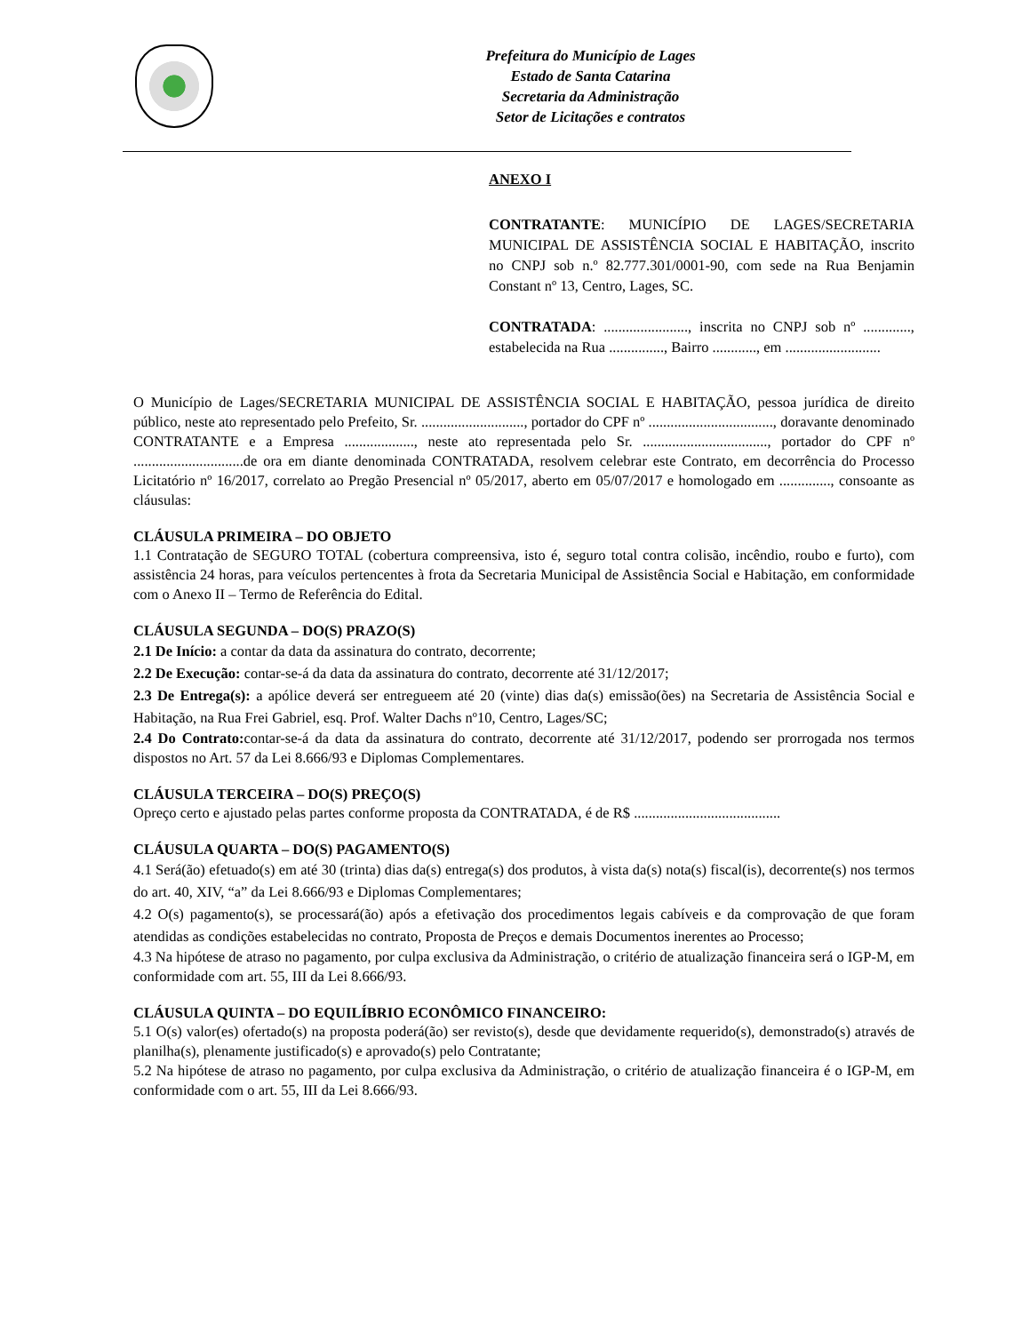Prefeitura do Município de Lages
Estado de Santa Catarina
Secretaria da Administração
Setor de Licitações e contratos
ANEXO I
CONTRATANTE: MUNICÍPIO DE LAGES/SECRETARIA MUNICIPAL DE ASSISTÊNCIA SOCIAL E HABITAÇÃO, inscrito no CNPJ sob n.º 82.777.301/0001-90, com sede na Rua Benjamin Constant nº 13, Centro, Lages, SC.
CONTRATADA: ......................., inscrita no CNPJ sob nº ............., estabelecida na Rua ..............., Bairro ............, em ..........................
O Município de Lages/SECRETARIA MUNICIPAL DE ASSISTÊNCIA SOCIAL E HABITAÇÃO, pessoa jurídica de direito público, neste ato representado pelo Prefeito, Sr. ............................, portador do CPF nº .................................., doravante denominado CONTRATANTE e a Empresa ..................., neste ato representada pelo Sr. .................................., portador do CPF nº ..............................de ora em diante denominada CONTRATADA, resolvem celebrar este Contrato, em decorrência do Processo Licitatório nº 16/2017, correlato ao Pregão Presencial nº 05/2017, aberto em 05/07/2017 e homologado em .............., consoante as cláusulas:
CLÁUSULA PRIMEIRA – DO OBJETO
1.1 Contratação de SEGURO TOTAL (cobertura compreensiva, isto é, seguro total contra colisão, incêndio, roubo e furto), com assistência 24 horas, para veículos pertencentes à frota da Secretaria Municipal de Assistência Social e Habitação, em conformidade com o Anexo II – Termo de Referência do Edital.
CLÁUSULA SEGUNDA – DO(S) PRAZO(S)
2.1 De Início: a contar da data da assinatura do contrato, decorrente;
2.2 De Execução: contar-se-á da data da assinatura do contrato, decorrente até 31/12/2017;
2.3 De Entrega(s): a apólice deverá ser entregueem até 20 (vinte) dias da(s) emissão(ões) na Secretaria de Assistência Social e Habitação, na Rua Frei Gabriel, esq. Prof. Walter Dachs nº10, Centro, Lages/SC;
2.4 Do Contrato: contar-se-á da data da assinatura do contrato, decorrente até 31/12/2017, podendo ser prorrogada nos termos dispostos no Art. 57 da Lei 8.666/93 e Diplomas Complementares.
CLÁUSULA TERCEIRA – DO(S) PREÇO(S)
Opreço certo e ajustado pelas partes conforme proposta da CONTRATADA, é de R$ ........................................
CLÁUSULA QUARTA – DO(S) PAGAMENTO(S)
4.1 Será(ão) efetuado(s) em até 30 (trinta) dias da(s) entrega(s) dos produtos, à vista da(s) nota(s) fiscal(is), decorrente(s) nos termos do art. 40, XIV, “a” da Lei 8.666/93 e Diplomas Complementares;
4.2 O(s) pagamento(s), se processará(ão) após a efetivação dos procedimentos legais cabíveis e da comprovação de que foram atendidas as condições estabelecidas no contrato, Proposta de Preços e demais Documentos inerentes ao Processo;
4.3 Na hipótese de atraso no pagamento, por culpa exclusiva da Administração, o critério de atualização financeira será o IGP-M, em conformidade com art. 55, III da Lei 8.666/93.
CLÁUSULA QUINTA – DO EQUILÍBRIO ECONÔMICO FINANCEIRO:
5.1 O(s) valor(es) ofertado(s) na proposta poderá(ão) ser revisto(s), desde que devidamente requerido(s), demonstrado(s) através de planilha(s), plenamente justificado(s) e aprovado(s) pelo Contratante;
5.2 Na hipótese de atraso no pagamento, por culpa exclusiva da Administração, o critério de atualização financeira é o IGP-M, em conformidade com o art. 55, III da Lei 8.666/93.